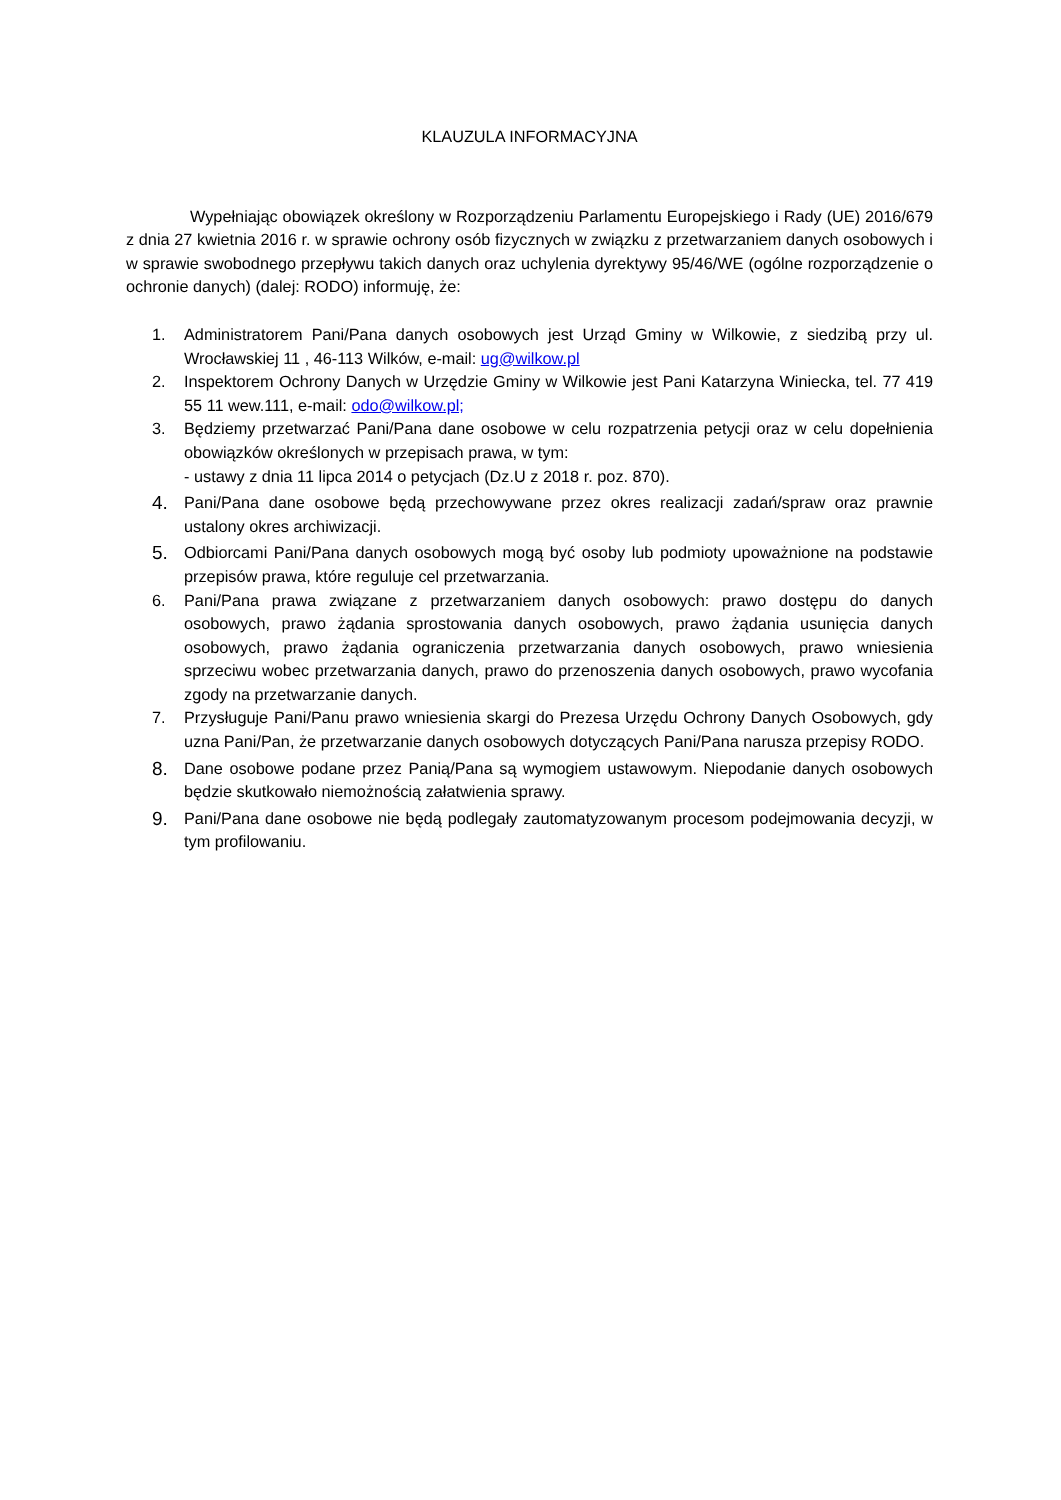KLAUZULA INFORMACYJNA
Wypełniając obowiązek określony w Rozporządzeniu Parlamentu Europejskiego i Rady (UE) 2016/679 z dnia 27 kwietnia 2016 r. w sprawie ochrony osób fizycznych w związku z przetwarzaniem danych osobowych i w sprawie swobodnego przepływu takich danych oraz uchylenia dyrektywy 95/46/WE (ogólne rozporządzenie o ochronie danych) (dalej: RODO) informuję, że:
1. Administratorem Pani/Pana danych osobowych jest Urząd Gminy w Wilkowie, z siedzibą przy ul. Wrocławskiej 11 , 46-113 Wilków, e-mail: ug@wilkow.pl
2. Inspektorem Ochrony Danych w Urzędzie Gminy w Wilkowie jest Pani Katarzyna Winiecka, tel. 77 419 55 11 wew.111, e-mail: odo@wilkow.pl;
3. Będziemy przetwarzać Pani/Pana dane osobowe w celu rozpatrzenia petycji oraz w celu dopełnienia obowiązków określonych w przepisach prawa, w tym:
- ustawy z dnia 11 lipca 2014 o petycjach (Dz.U z 2018 r. poz. 870).
4. Pani/Pana dane osobowe będą przechowywane przez okres realizacji zadań/spraw oraz prawnie ustalony okres archiwizacji.
5. Odbiorcami Pani/Pana danych osobowych mogą być osoby lub podmioty upoważnione na podstawie przepisów prawa, które reguluje cel przetwarzania.
6. Pani/Pana prawa związane z przetwarzaniem danych osobowych: prawo dostępu do danych osobowych, prawo żądania sprostowania danych osobowych, prawo żądania usunięcia danych osobowych, prawo żądania ograniczenia przetwarzania danych osobowych, prawo wniesienia sprzeciwu wobec przetwarzania danych, prawo do przenoszenia danych osobowych, prawo wycofania zgody na przetwarzanie danych.
7. Przysługuje Pani/Panu prawo wniesienia skargi do Prezesa Urzędu Ochrony Danych Osobowych, gdy uzna Pani/Pan, że przetwarzanie danych osobowych dotyczących Pani/Pana narusza przepisy RODO.
8. Dane osobowe podane przez Panią/Pana są wymogiem ustawowym. Niepodanie danych osobowych będzie skutkowało niemożnością załatwienia sprawy.
9. Pani/Pana dane osobowe nie będą podlegały zautomatyzowanym procesom podejmowania decyzji, w tym profilowaniu.